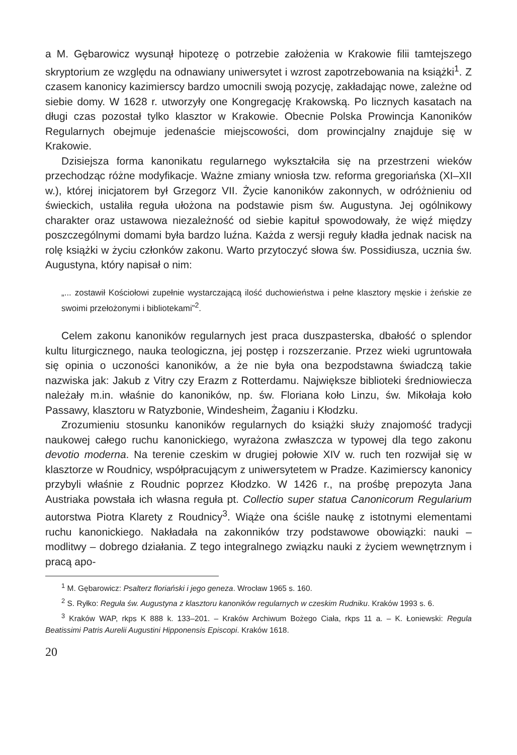a M. Gębarowicz wysunął hipotezę o potrzebie założenia w Krakowie filii tamtejszego skryptorium ze względu na odnawiany uniwersytet i wzrost zapotrzebowania na książki<sup>1</sup>. Z czasem kanonicy kazimierscy bardzo umocnili swoją pozycję, zakładając nowe, zależne od siebie domy. W 1628 r. utworzyły one Kongregację Krakowską. Po licznych kasatach na długi czas pozostał tylko klasztor w Krakowie. Obecnie Polska Prowincja Kanoników Regularnych obejmuje jedenaście miejscowości, dom prowincjalny znajduje się w Krakowie.
Dzisiejsza forma kanonikatu regularnego wykształciła się na przestrzeni wieków przechodząc różne modyfikacje. Ważne zmiany wniosła tzw. reforma gregoriańska (XI–XII w.), której inicjatorem był Grzegorz VII. Życie kanoników zakonnych, w odróżnieniu od świeckich, ustaliła reguła ułożona na podstawie pism św. Augustyna. Jej ogólnikowy charakter oraz ustawowa niezależność od siebie kapituł spowodowały, że więź między poszczególnymi domami była bardzo luźna. Każda z wersji reguły kładła jednak nacisk na rolę książki w życiu członków zakonu. Warto przytoczyć słowa św. Possidiusza, ucznia św. Augustyna, który napisał o nim:
„... zostawił Kościołowi zupełnie wystarczającą ilość duchowieństwa i pełne klasztory męskie i żeńskie ze swoimi przełożonymi i bibliotekami”<sup>2</sup>.
Celem zakonu kanoników regularnych jest praca duszpasterska, dbałość o splendor kultu liturgicznego, nauka teologiczna, jej postęp i rozszerzanie. Przez wieki ugruntowała się opinia o uczoności kanoników, a że nie była ona bezpodstawna świadczą takie nazwiska jak: Jakub z Vitry czy Erazm z Rotterdamu. Największe biblioteki średniowiecza należały m.in. właśnie do kanoników, np. św. Floriana koło Linzu, św. Mikołaja koło Passawy, klasztoru w Ratyzbonie, Windesheim, Żaganiu i Kłodzku.
Zrozumieniu stosunku kanoników regularnych do książki służy znajomość tradycji naukowej całego ruchu kanonickiego, wyrażona zwłaszcza w typowej dla tego zakonu devotio moderna. Na terenie czeskim w drugiej połowie XIV w. ruch ten rozwijał się w klasztorze w Roudnicy, współpracującym z uniwersytetem w Pradze. Kazimierscy kanonicy przybyli właśnie z Roudnic poprzez Kłodzko. W 1426 r., na prośbę prepozyta Jana Austriaka powstała ich własna reguła pt. Collectio super statua Canonicorum Regularium autorstwa Piotra Klarety z Roudnicy<sup>3</sup>. Wiąże ona ściśle naukę z istotnymi elementami ruchu kanonickiego. Nakładała na zakonników trzy podstawowe obowiązki: nauki – modlitwy – dobrego działania. Z tego integralnego związku nauki z życiem wewnętrznym i pracą apo-
<sup>1</sup> M. Gębarowicz: Psalterz floriański i jego geneza. Wrocław 1965 s. 160.
<sup>2</sup> S. Ryłko: Reguła św. Augustyna z klasztoru kanoników regularnych w czeskim Rudniku. Kraków 1993 s. 6.
<sup>3</sup> Kraków WAP, rkps K 888 k. 133–201. – Kraków Archiwum Bożego Ciała, rkps 11 a. – K. Łoniewski: Regula Beatissimi Patris Aurelii Augustini Hipponensis Episcopi. Kraków 1618.
20